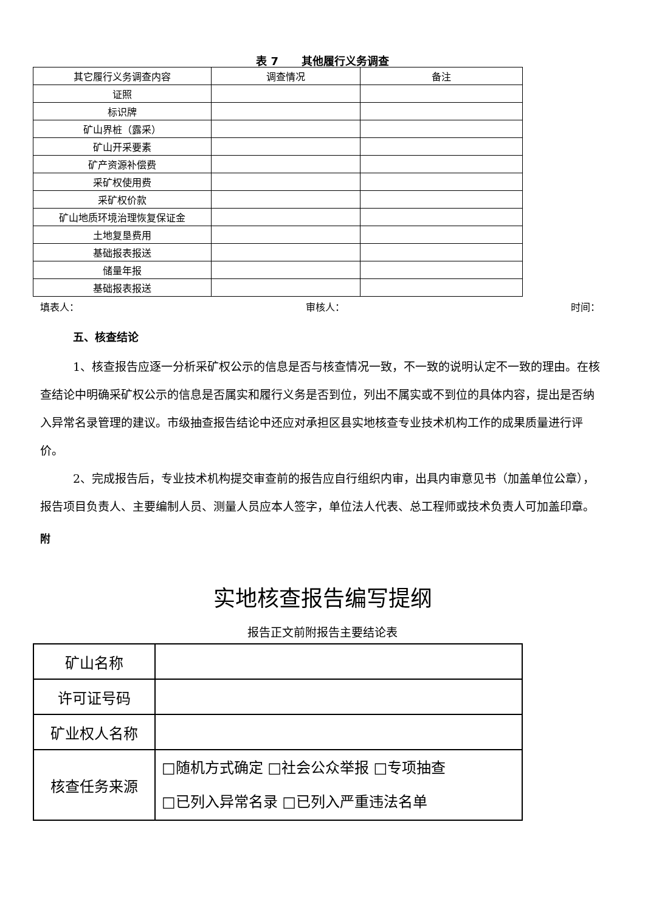表 7 其他履行义务调查
| 其它履行义务调查内容 | 调查情况 | 备注 |
| 证照 | | |
| 标识牌 | | |
| 矿山界桩（露采） | | |
| 矿山开采要素 | | |
| 矿产资源补偿费 | | |
| 采矿权使用费 | | |
| 采矿权价款 | | |
| 矿山地质环境治理恢复保证金 | | |
| 土地复垦费用 | | |
| 基础报表报送 | | |
| 储量年报 | | |
| 基础报表报送 | | |
填表人： 审核人： 时间：
五、核查结论
1、核查报告应逐一分析采矿权公示的信息是否与核查情况一致，不一致的说明认定不一致的理由。在核查结论中明确采矿权公示的信息是否属实和履行义务是否到位，列出不属实或不到位的具体内容，提出是否纳入异常名录管理的建议。市级抽查报告结论中还应对承担区县实地核查专业技术机构工作的成果质量进行评价。
2、完成报告后，专业技术机构提交审查前的报告应自行组织内审，出具内审意见书（加盖单位公章），报告项目负责人、主要编制人员、测量人员应本人签字，单位法人代表、总工程师或技术负责人可加盖印章。
附
实地核查报告编写提纲
报告正文前附报告主要结论表
| 矿山名称 | |
| 许可证号码 | |
| 矿业权人名称 | |
| 核查任务来源 | □随机方式确定 □社会公众举报 □专项抽查 □已列入异常名录 □已列入严重违法名单 |